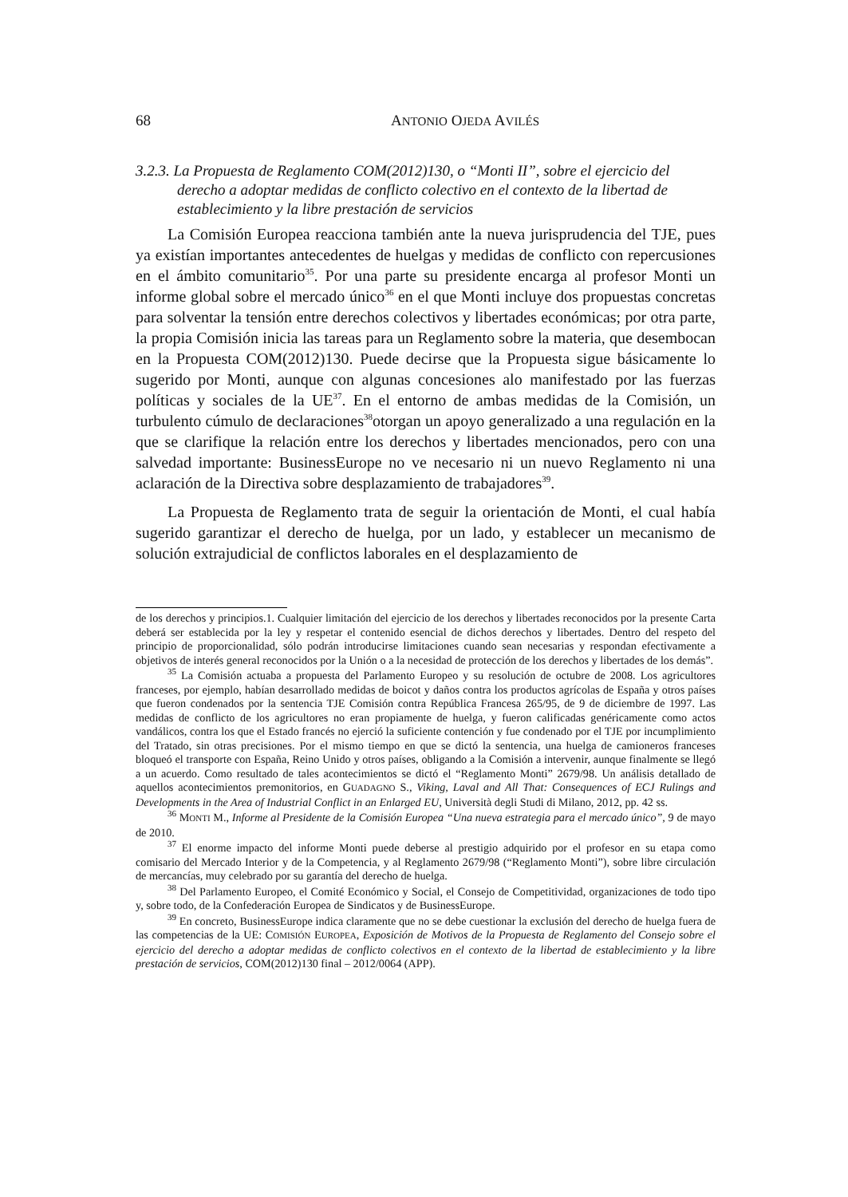68 ANTONIO OJEDA AVILÉS
3.2.3. La Propuesta de Reglamento COM(2012)130, o “Monti II”, sobre el ejercicio del derecho a adoptar medidas de conflicto colectivo en el contexto de la libertad de establecimiento y la libre prestación de servicios
La Comisión Europea reacciona también ante la nueva jurisprudencia del TJE, pues ya existían importantes antecedentes de huelgas y medidas de conflicto con repercusiones en el ámbito comunitario<sup>35</sup>. Por una parte su presidente encarga al profesor Monti un informe global sobre el mercado único<sup>36</sup> en el que Monti incluye dos propuestas concretas para solventar la tensión entre derechos colectivos y libertades económicas; por otra parte, la propia Comisión inicia las tareas para un Reglamento sobre la materia, que desembocan en la Propuesta COM(2012)130. Puede decirse que la Propuesta sigue básicamente lo sugerido por Monti, aunque con algunas concesiones alo manifestado por las fuerzas políticas y sociales de la UE<sup>37</sup>. En el entorno de ambas medidas de la Comisión, un turbulento cúmulo de declaraciones<sup>38</sup>otorgan un apoyo generalizado a una regulación en la que se clarifique la relación entre los derechos y libertades mencionados, pero con una salvedad importante: BusinessEurope no ve necesario ni un nuevo Reglamento ni una aclaración de la Directiva sobre desplazamiento de trabajadores<sup>39</sup>.
La Propuesta de Reglamento trata de seguir la orientación de Monti, el cual había sugerido garantizar el derecho de huelga, por un lado, y establecer un mecanismo de solución extrajudicial de conflictos laborales en el desplazamiento de
de los derechos y principios.1. Cualquier limitación del ejercicio de los derechos y libertades reconocidos por la presente Carta deberá ser establecida por la ley y respetar el contenido esencial de dichos derechos y libertades. Dentro del respeto del principio de proporcionalidad, sólo podrán introducirse limitaciones cuando sean necesarias y respondan efectivamente a objetivos de interés general reconocidos por la Unión o a la necesidad de protección de los derechos y libertades de los demás”.
<sup>35</sup> La Comisión actuaba a propuesta del Parlamento Europeo y su resolución de octubre de 2008. Los agricultores franceses, por ejemplo, habían desarrollado medidas de boicot y daños contra los productos agrícolas de España y otros países que fueron condenados por la sentencia TJE Comisión contra República Francesa 265/95, de 9 de diciembre de 1997. Las medidas de conflicto de los agricultores no eran propiamente de huelga, y fueron calificadas genéricamente como actos vandálicos, contra los que el Estado francés no ejerció la suficiente contención y fue condenado por el TJE por incumplimiento del Tratado, sin otras precisiones. Por el mismo tiempo en que se dictó la sentencia, una huelga de camioneros franceses bloqueó el transporte con España, Reino Unido y otros países, obligando a la Comisión a intervenir, aunque finalmente se llegó a un acuerdo. Como resultado de tales acontecimientos se dictó el “Reglamento Monti” 2679/98. Un análisis detallado de aquellos acontecimientos premonitorios, en GUADAGNO S., Viking, Laval and All That: Consequences of ECJ Rulings and Developments in the Area of Industrial Conflict in an Enlarged EU, Università degli Studi di Milano, 2012, pp. 42 ss.
<sup>36</sup> MONTI M., Informe al Presidente de la Comisión Europea “Una nueva estrategia para el mercado único”, 9 de mayo de 2010.
<sup>37</sup> El enorme impacto del informe Monti puede deberse al prestigio adquirido por el profesor en su etapa como comisario del Mercado Interior y de la Competencia, y al Reglamento 2679/98 (“Reglamento Monti”), sobre libre circulación de mercancías, muy celebrado por su garantía del derecho de huelga.
<sup>38</sup> Del Parlamento Europeo, el Comité Económico y Social, el Consejo de Competitividad, organizaciones de todo tipo y, sobre todo, de la Confederación Europea de Sindicatos y de BusinessEurope.
<sup>39</sup> En concreto, BusinessEurope indica claramente que no se debe cuestionar la exclusión del derecho de huelga fuera de las competencias de la UE: COMISIÓN EUROPEA, Exposición de Motivos de la Propuesta de Reglamento del Consejo sobre el ejercicio del derecho a adoptar medidas de conflicto colectivos en el contexto de la libertad de establecimiento y la libre prestación de servicios, COM(2012)130 final – 2012/0064 (APP).